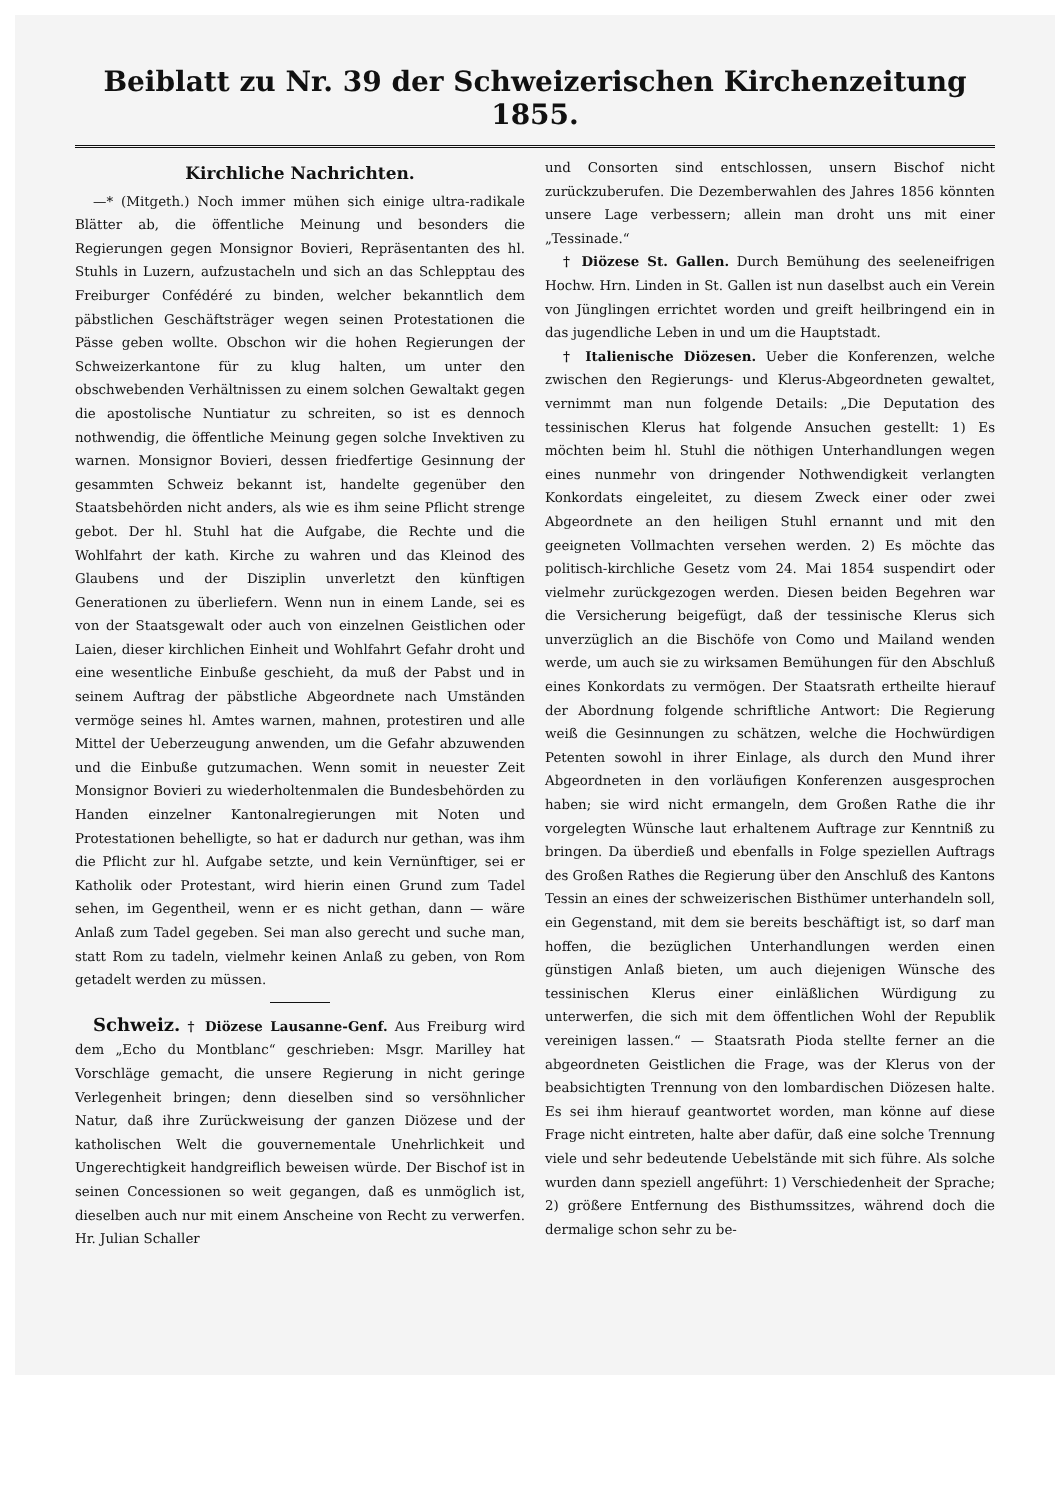Beiblatt zu Nr. 39 der Schweizerischen Kirchenzeitung 1855.
Kirchliche Nachrichten.
—* (Mitgeth.) Noch immer mühen sich einige ultra-radikale Blätter ab, die öffentliche Meinung und besonders die Regierungen gegen Monsignor Bovieri, Repräsentanten des hl. Stuhls in Luzern, aufzustacheln und sich an das Schlepptau des Freiburger Confédéré zu binden, welcher bekanntlich dem päbstlichen Geschäftsträger wegen seinen Protestationen die Pässe geben wollte. Obschon wir die hohen Regierungen der Schweizerkantone für zu klug halten, um unter den obschwebenden Verhältnissen zu einem solchen Gewaltakt gegen die apostolische Nuntiatur zu schreiten, so ist es dennoch nothwendig, die öffentliche Meinung gegen solche Invektiven zu warnen. Monsignor Bovieri, dessen friedfertige Gesinnung der gesammten Schweiz bekannt ist, handelte gegenüber den Staatsbehörden nicht anders, als wie es ihm seine Pflicht strenge gebot. Der hl. Stuhl hat die Aufgabe, die Rechte und die Wohlfahrt der kath. Kirche zu wahren und das Kleinod des Glaubens und der Disziplin unverletzt den künftigen Generationen zu überliefern. Wenn nun in einem Lande, sei es von der Staatsgewalt oder auch von einzelnen Geistlichen oder Laien, dieser kirchlichen Einheit und Wohlfahrt Gefahr droht und eine wesentliche Einbuße geschieht, da muß der Pabst und in seinem Auftrag der päbstliche Abgeordnete nach Umständen vermöge seines hl. Amtes warnen, mahnen, protestiren und alle Mittel der Ueberzeugung anwenden, um die Gefahr abzuwenden und die Einbuße gutzumachen. Wenn somit in neuester Zeit Monsignor Bovieri zu wiederholtenmalen die Bundesbehörden zu Handen einzelner Kantonalregierungen mit Noten und Protestationen behelligte, so hat er dadurch nur gethan, was ihm die Pflicht zur hl. Aufgabe setzte, und kein Vernünftiger, sei er Katholik oder Protestant, wird hierin einen Grund zum Tadel sehen, im Gegentheil, wenn er es nicht gethan, dann — wäre Anlaß zum Tadel gegeben. Sei man also gerecht und suche man, statt Rom zu tadeln, vielmehr keinen Anlaß zu geben, von Rom getadelt werden zu müssen.
Schweiz. † Diözese Lausanne-Genf. Aus Freiburg wird dem „Echo du Montblanc“ geschrieben: Msgr. Marilley hat Vorschläge gemacht, die unsere Regierung in nicht geringe Verlegenheit bringen; denn dieselben sind so versöhnlicher Natur, daß ihre Zurückweisung der ganzen Diözese und der katholischen Welt die gouvernementale Unehrlichkeit und Ungerechtigkeit handgreiflich beweisen würde. Der Bischof ist in seinen Concessionen so weit gegangen, daß es unmöglich ist, dieselben auch nur mit einem Anscheine von Recht zu verwerfen. Hr. Julian Schaller
und Consorten sind entschlossen, unsern Bischof nicht zurückzuberufen. Die Dezemberwahlen des Jahres 1856 könnten unsere Lage verbessern; allein man droht uns mit einer „Tessinade.“
† Diözese St. Gallen. Durch Bemühung des seeleneifrigen Hochw. Hrn. Linden in St. Gallen ist nun daselbst auch ein Verein von Jünglingen errichtet worden und greift heilbringend ein in das jugendliche Leben in und um die Hauptstadt.
† Italienische Diözesen. Ueber die Konferenzen, welche zwischen den Regierungs- und Klerus-Abgeordneten gewaltet, vernimmt man nun folgende Details: „Die Deputation des tessinischen Klerus hat folgende Ansuchen gestellt: 1) Es möchten beim hl. Stuhl die nöthigen Unterhandlungen wegen eines nunmehr von dringender Nothwendigkeit verlangten Konkordats eingeleitet, zu diesem Zweck einer oder zwei Abgeordnete an den heiligen Stuhl ernannt und mit den geeigneten Vollmachten versehen werden. 2) Es möchte das politisch-kirchliche Gesetz vom 24. Mai 1854 suspendirt oder vielmehr zurückgezogen werden. Diesen beiden Begehren war die Versicherung beigefügt, daß der tessinische Klerus sich unverzüglich an die Bischöfe von Como und Mailand wenden werde, um auch sie zu wirksamen Bemühungen für den Abschluß eines Konkordats zu vermögen. Der Staatsrath ertheilte hierauf der Abordnung folgende schriftliche Antwort: Die Regierung weiß die Gesinnungen zu schätzen, welche die Hochwürdigen Petenten sowohl in ihrer Einlage, als durch den Mund ihrer Abgeordneten in den vorläufigen Konferenzen ausgesprochen haben; sie wird nicht ermangeln, dem Großen Rathe die ihr vorgelegten Wünsche laut erhaltenem Auftrage zur Kenntniß zu bringen. Da überdieß und ebenfalls in Folge speziellen Auftrags des Großen Rathes die Regierung über den Anschluß des Kantons Tessin an eines der schweizerischen Bisthümer unterhandeln soll, ein Gegenstand, mit dem sie bereits beschäftigt ist, so darf man hoffen, die bezüglichen Unterhandlungen werden einen günstigen Anlaß bieten, um auch diejenigen Wünsche des tessinischen Klerus einer einläßlichen Würdigung zu unterwerfen, die sich mit dem öffentlichen Wohl der Republik vereinigen lassen.“ — Staatsrath Pioda stellte ferner an die abgeordneten Geistlichen die Frage, was der Klerus von der beabsichtigten Trennung von den lombardischen Diözesen halte. Es sei ihm hierauf geantwortet worden, man könne auf diese Frage nicht eintreten, halte aber dafür, daß eine solche Trennung viele und sehr bedeutende Uebelstände mit sich führe. Als solche wurden dann speziell angeführt: 1) Verschiedenheit der Sprache; 2) größere Entfernung des Bisthumssitzes, während doch die dermalige schon sehr zu be-